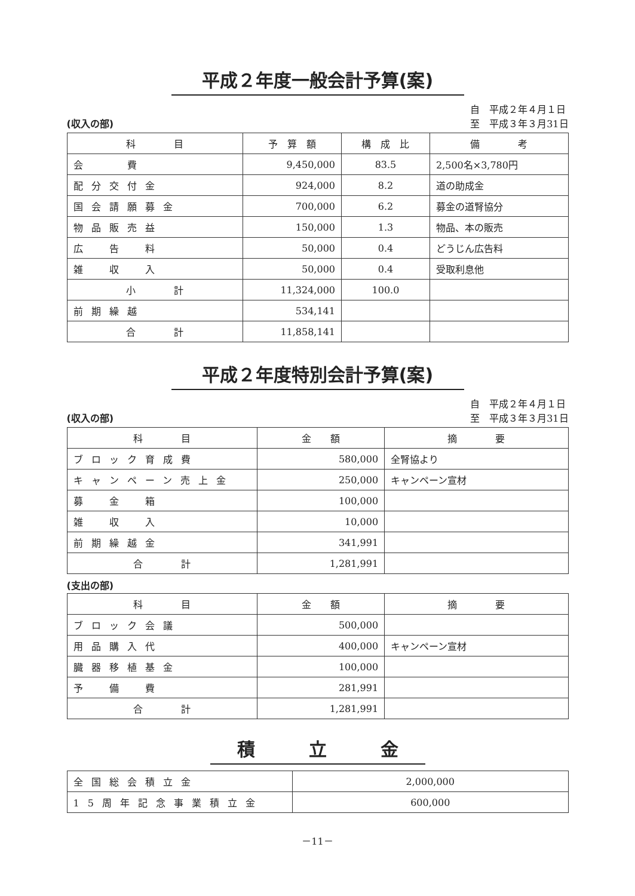平成２年度一般会計予算(案)
(収入の部) 自　平成２年４月１日
至　平成３年３月31日
| 科 目 | 予 算 額 | 構 成 比 | 備 考 |
| --- | --- | --- | --- |
| 会 費 | 9,450,000 | 83.5 | 2,500名×3,780円 |
| 配分交付金 | 924,000 | 8.2 | 道の助成金 |
| 国会請願募金 | 700,000 | 6.2 | 募金の道腎協分 |
| 物品販売益 | 150,000 | 1.3 | 物品、本の販売 |
| 広 告 料 | 50,000 | 0.4 | どうじん広告料 |
| 雑 収 入 | 50,000 | 0.4 | 受取利息他 |
| 小 計 | 11,324,000 | 100.0 | |
| 前期繰越 | 534,141 | | |
| 合 計 | 11,858,141 | | |
平成２年度特別会計予算(案)
(収入の部) 自　平成２年４月１日
至　平成３年３月31日
| 科 目 | 金 額 | 摘 要 |
| --- | --- | --- |
| ブロック育成費 | 580,000 | 全腎協より |
| キャンペーン売上金 | 250,000 | キャンペーン宣材 |
| 募 金 箱 | 100,000 | |
| 雑 収 入 | 10,000 | |
| 前期繰越金 | 341,991 | |
| 合 計 | 1,281,991 | |
(支出の部)
| 科 目 | 金 額 | 摘 要 |
| --- | --- | --- |
| ブロック会議 | 500,000 | |
| 用品購入代 | 400,000 | キャンペーン宣材 |
| 臓器移植基金 | 100,000 | |
| 予 備 費 | 281,991 | |
| 合 計 | 1,281,991 | |
積　　　立　　　金
| 全国総会積立金 | 2,000,000 |
| 15周年記念事業積立金 | 600,000 |
－11－